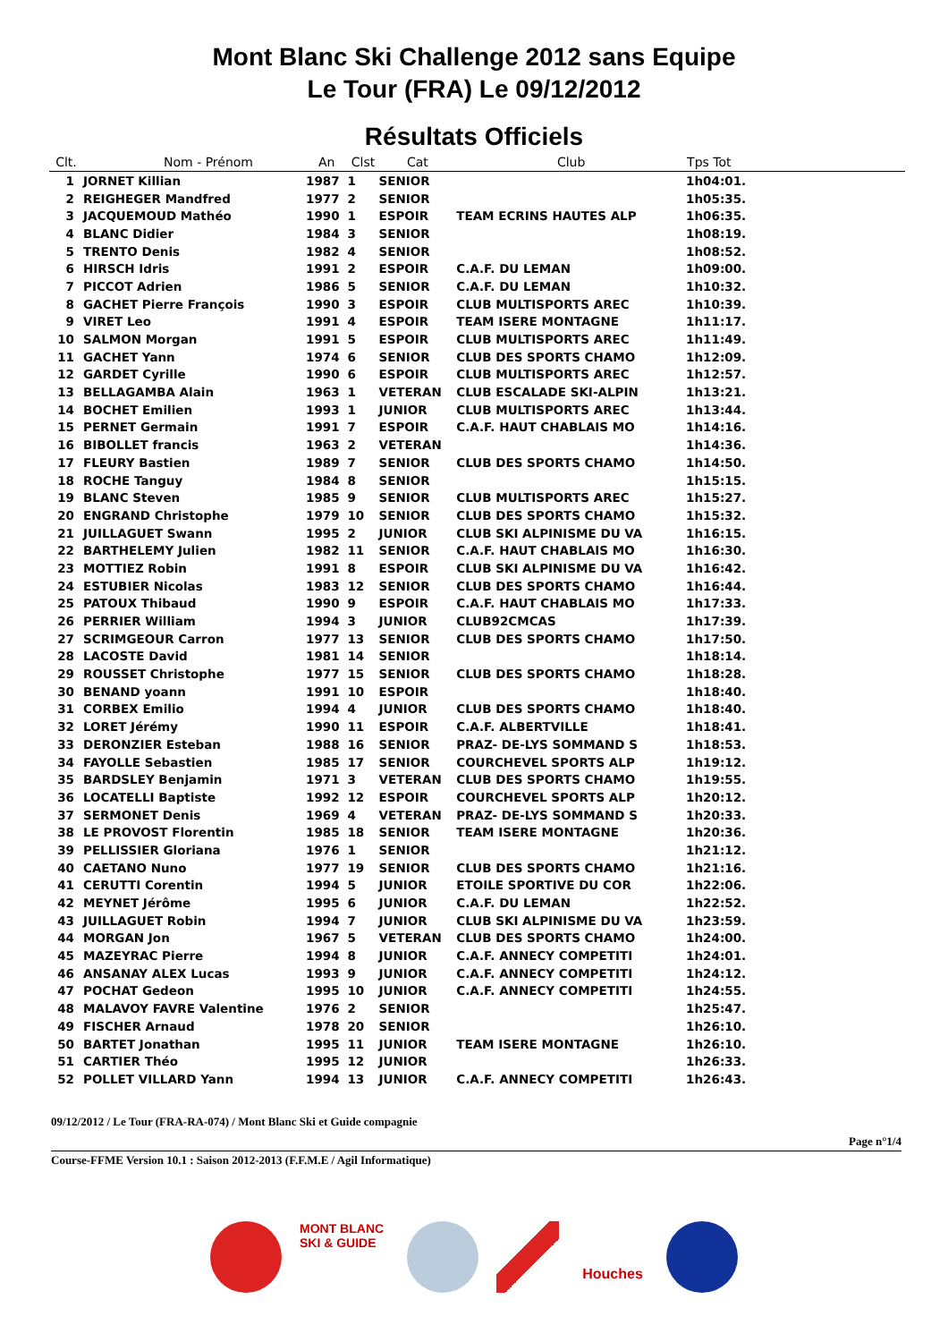Mont Blanc Ski Challenge 2012 sans Equipe
Le Tour (FRA) Le 09/12/2012
Résultats Officiels
| Clt. | Nom - Prénom | An | Clst | Cat | Club | Tps Tot | |
| --- | --- | --- | --- | --- | --- | --- | --- |
| 1 | JORNET Killian | 1987 | 1 | SENIOR | | 1h04:01. | |
| 2 | REIGHEGER Mandfred | 1977 | 2 | SENIOR | | 1h05:35. | |
| 3 | JACQUEMOUD Mathéo | 1990 | 1 | ESPOIR | TEAM ECRINS HAUTES ALP | 1h06:35. | |
| 4 | BLANC Didier | 1984 | 3 | SENIOR | | 1h08:19. | |
| 5 | TRENTO Denis | 1982 | 4 | SENIOR | | 1h08:52. | |
| 6 | HIRSCH Idris | 1991 | 2 | ESPOIR | C.A.F. DU LEMAN | 1h09:00. | |
| 7 | PICCOT Adrien | 1986 | 5 | SENIOR | C.A.F. DU LEMAN | 1h10:32. | |
| 8 | GACHET Pierre François | 1990 | 3 | ESPOIR | CLUB MULTISPORTS AREC | 1h10:39. | |
| 9 | VIRET Leo | 1991 | 4 | ESPOIR | TEAM ISERE MONTAGNE | 1h11:17. | |
| 10 | SALMON Morgan | 1991 | 5 | ESPOIR | CLUB MULTISPORTS AREC | 1h11:49. | |
| 11 | GACHET Yann | 1974 | 6 | SENIOR | CLUB DES SPORTS CHAMO | 1h12:09. | |
| 12 | GARDET Cyrille | 1990 | 6 | ESPOIR | CLUB MULTISPORTS AREC | 1h12:57. | |
| 13 | BELLAGAMBA Alain | 1963 | 1 | VETERAN | CLUB ESCALADE SKI-ALPIN | 1h13:21. | |
| 14 | BOCHET Emilien | 1993 | 1 | JUNIOR | CLUB MULTISPORTS AREC | 1h13:44. | |
| 15 | PERNET Germain | 1991 | 7 | ESPOIR | C.A.F. HAUT CHABLAIS MO | 1h14:16. | |
| 16 | BIBOLLET francis | 1963 | 2 | VETERAN | | 1h14:36. | |
| 17 | FLEURY Bastien | 1989 | 7 | SENIOR | CLUB DES SPORTS CHAMO | 1h14:50. | |
| 18 | ROCHE Tanguy | 1984 | 8 | SENIOR | | 1h15:15. | |
| 19 | BLANC Steven | 1985 | 9 | SENIOR | CLUB MULTISPORTS AREC | 1h15:27. | |
| 20 | ENGRAND Christophe | 1979 | 10 | SENIOR | CLUB DES SPORTS CHAMO | 1h15:32. | |
| 21 | JUILLAGUET Swann | 1995 | 2 | JUNIOR | CLUB SKI ALPINISME DU VA | 1h16:15. | |
| 22 | BARTHELEMY Julien | 1982 | 11 | SENIOR | C.A.F. HAUT CHABLAIS MO | 1h16:30. | |
| 23 | MOTTIEZ Robin | 1991 | 8 | ESPOIR | CLUB SKI ALPINISME DU VA | 1h16:42. | |
| 24 | ESTUBIER Nicolas | 1983 | 12 | SENIOR | CLUB DES SPORTS CHAMO | 1h16:44. | |
| 25 | PATOUX Thibaud | 1990 | 9 | ESPOIR | C.A.F. HAUT CHABLAIS MO | 1h17:33. | |
| 26 | PERRIER William | 1994 | 3 | JUNIOR | CLUB92CMCAS | 1h17:39. | |
| 27 | SCRIMGEOUR Carron | 1977 | 13 | SENIOR | CLUB DES SPORTS CHAMO | 1h17:50. | |
| 28 | LACOSTE David | 1981 | 14 | SENIOR | | 1h18:14. | |
| 29 | ROUSSET Christophe | 1977 | 15 | SENIOR | CLUB DES SPORTS CHAMO | 1h18:28. | |
| 30 | BENAND yoann | 1991 | 10 | ESPOIR | | 1h18:40. | |
| 31 | CORBEX Emilio | 1994 | 4 | JUNIOR | CLUB DES SPORTS CHAMO | 1h18:40. | |
| 32 | LORET Jérémy | 1990 | 11 | ESPOIR | C.A.F. ALBERTVILLE | 1h18:41. | |
| 33 | DERONZIER Esteban | 1988 | 16 | SENIOR | PRAZ- DE-LYS SOMMAND S | 1h18:53. | |
| 34 | FAYOLLE Sebastien | 1985 | 17 | SENIOR | COURCHEVEL SPORTS ALP | 1h19:12. | |
| 35 | BARDSLEY Benjamin | 1971 | 3 | VETERAN | CLUB DES SPORTS CHAMO | 1h19:55. | |
| 36 | LOCATELLI Baptiste | 1992 | 12 | ESPOIR | COURCHEVEL SPORTS ALP | 1h20:12. | |
| 37 | SERMONET Denis | 1969 | 4 | VETERAN | PRAZ- DE-LYS SOMMAND S | 1h20:33. | |
| 38 | LE PROVOST Florentin | 1985 | 18 | SENIOR | TEAM ISERE MONTAGNE | 1h20:36. | |
| 39 | PELLISSIER Gloriana | 1976 | 1 | SENIOR | | 1h21:12. | |
| 40 | CAETANO Nuno | 1977 | 19 | SENIOR | CLUB DES SPORTS CHAMO | 1h21:16. | |
| 41 | CERUTTI Corentin | 1994 | 5 | JUNIOR | ETOILE SPORTIVE DU COR | 1h22:06. | |
| 42 | MEYNET Jérôme | 1995 | 6 | JUNIOR | C.A.F. DU LEMAN | 1h22:52. | |
| 43 | JUILLAGUET Robin | 1994 | 7 | JUNIOR | CLUB SKI ALPINISME DU VA | 1h23:59. | |
| 44 | MORGAN Jon | 1967 | 5 | VETERAN | CLUB DES SPORTS CHAMO | 1h24:00. | |
| 45 | MAZEYRAC Pierre | 1994 | 8 | JUNIOR | C.A.F. ANNECY COMPETITI | 1h24:01. | |
| 46 | ANSANAY ALEX Lucas | 1993 | 9 | JUNIOR | C.A.F. ANNECY COMPETITI | 1h24:12. | |
| 47 | POCHAT Gedeon | 1995 | 10 | JUNIOR | C.A.F. ANNECY COMPETITI | 1h24:55. | |
| 48 | MALAVOY FAVRE Valentine | 1976 | 2 | SENIOR | | 1h25:47. | |
| 49 | FISCHER Arnaud | 1978 | 20 | SENIOR | | 1h26:10. | |
| 50 | BARTET Jonathan | 1995 | 11 | JUNIOR | TEAM ISERE MONTAGNE | 1h26:10. | |
| 51 | CARTIER Théo | 1995 | 12 | JUNIOR | | 1h26:33. | |
| 52 | POLLET VILLARD Yann | 1994 | 13 | JUNIOR | C.A.F. ANNECY COMPETITI | 1h26:43. | |
09/12/2012 / Le Tour (FRA-RA-074) / Mont Blanc Ski et Guide compagnie
Page n°1/4
Course-FFME Version 10.1 : Saison 2012-2013 (F.F.M.E / Agil Informatique)
MONT BLANC SKI & GUIDE
Houches